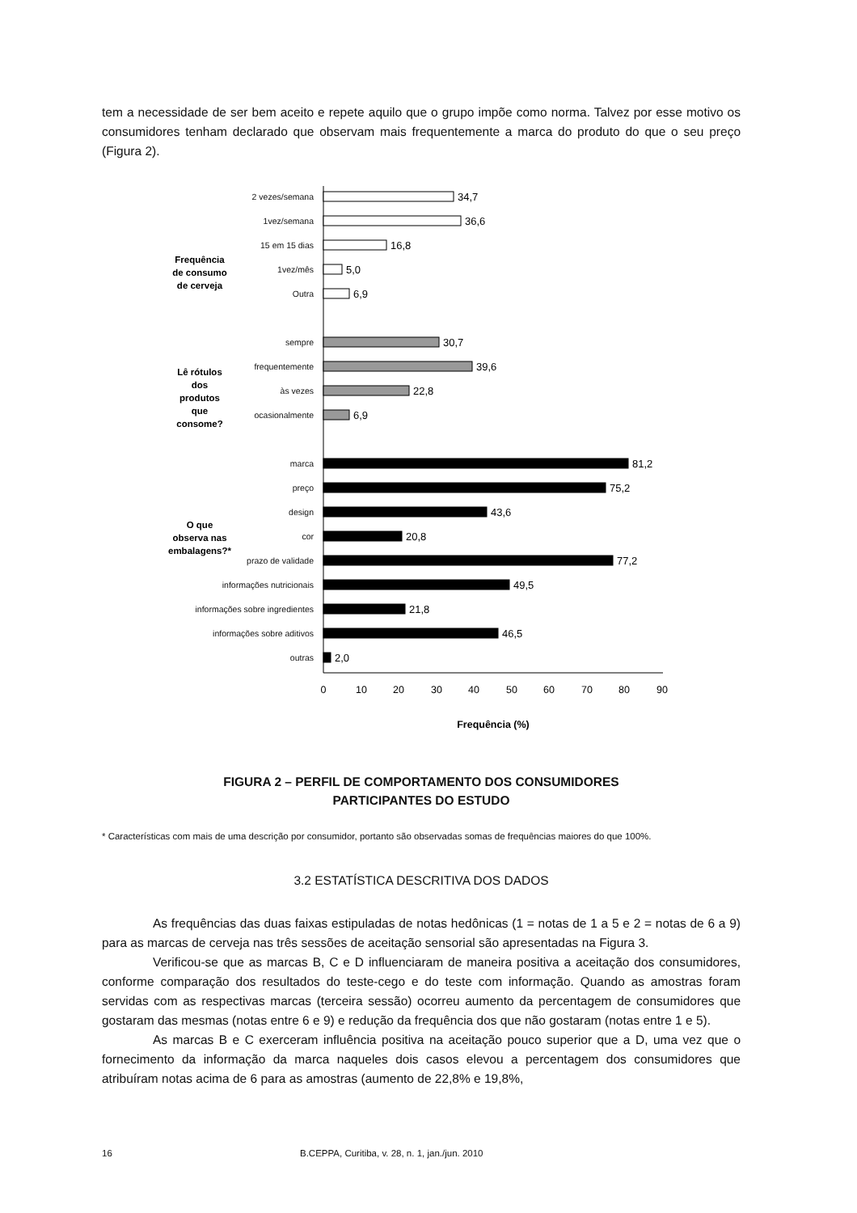tem a necessidade de ser bem aceito e repete aquilo que o grupo impõe como norma. Talvez por esse motivo os consumidores tenham declarado que observam mais frequentemente a marca do produto do que o seu preço (Figura 2).
2 vezes/semana
1vez/semana
15 em 15 dias
1vez/mês
Outra
sempre
frequentemente
às vezes
ocasionalmente
marca
preço
design
cor
prazo de validade
informações nutricionais
informações sobre ingredientes
informações sobre aditivos
outras
Frequência
de consumo
de cerveja
Lê rótulos
dos
produtos
que
consome?
O que
observa nas
embalagens?*
34,7
36,6
16,8
5,0
6,9
30,7
39,6
22,8
6,9
81,2
75,2
43,6
20,8
77,2
49,5
21,8
46,5
2,0
0
10
20
30
40
50
60
70
80
90
Frequência (%)
FIGURA 2 – PERFIL DE COMPORTAMENTO DOS CONSUMIDORES
PARTICIPANTES DO ESTUDO
* Características com mais de uma descrição por consumidor, portanto são observadas somas de frequências maiores do que 100%.
3.2 ESTATÍSTICA DESCRITIVA DOS DADOS
As frequências das duas faixas estipuladas de notas hedônicas (1 = notas de 1 a 5 e 2 = notas de 6 a 9) para as marcas de cerveja nas três sessões de aceitação sensorial são apresentadas na Figura 3.
Verificou-se que as marcas B, C e D influenciaram de maneira positiva a aceitação dos consumidores, conforme comparação dos resultados do teste-cego e do teste com informação. Quando as amostras foram servidas com as respectivas marcas (terceira sessão) ocorreu aumento da percentagem de consumidores que gostaram das mesmas (notas entre 6 e 9) e redução da frequência dos que não gostaram (notas entre 1 e 5).
As marcas B e C exerceram influência positiva na aceitação pouco superior que a D, uma vez que o fornecimento da informação da marca naqueles dois casos elevou a percentagem dos consumidores que atribuíram notas acima de 6 para as amostras (aumento de 22,8% e 19,8%,
16 B.CEPPA, Curitiba, v. 28, n. 1, jan./jun. 2010